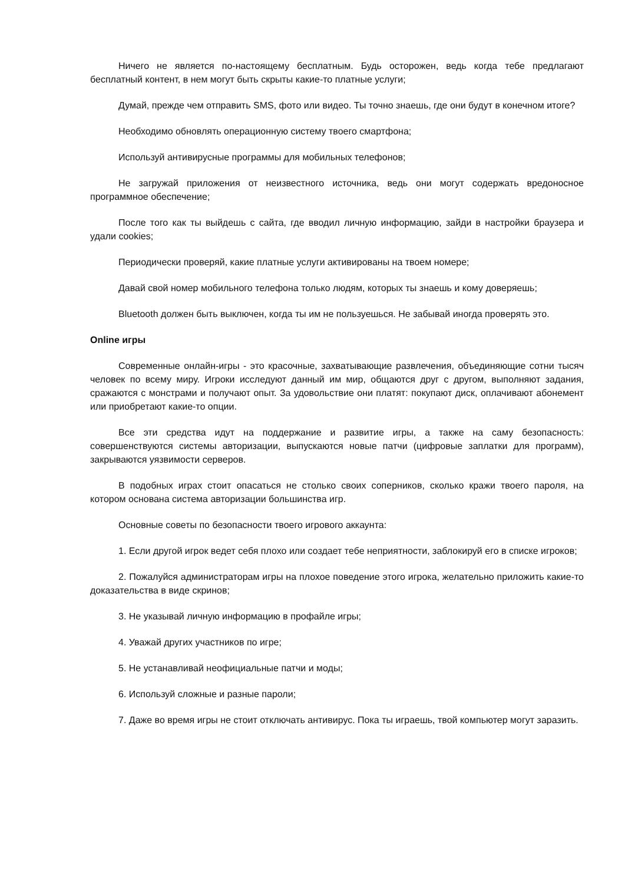Ничего не является по-настоящему бесплатным. Будь осторожен, ведь когда тебе предлагают бесплатный контент, в нем могут быть скрыты какие-то платные услуги;
Думай, прежде чем отправить SMS, фото или видео. Ты точно знаешь, где они будут в конечном итоге?
Необходимо обновлять операционную систему твоего смартфона;
Используй антивирусные программы для мобильных телефонов;
Не загружай приложения от неизвестного источника, ведь они могут содержать вредоносное программное обеспечение;
После того как ты выйдешь с сайта, где вводил личную информацию, зайди в настройки браузера и удали cookies;
Периодически проверяй, какие платные услуги активированы на твоем номере;
Давай свой номер мобильного телефона только людям, которых ты знаешь и кому доверяешь;
Bluetooth должен быть выключен, когда ты им не пользуешься. Не забывай иногда проверять это.
Online игры
Современные онлайн-игры - это красочные, захватывающие развлечения, объединяющие сотни тысяч человек по всему миру. Игроки исследуют данный им мир, общаются друг с другом, выполняют задания, сражаются с монстрами и получают опыт. За удовольствие они платят: покупают диск, оплачивают абонемент или приобретают какие-то опции.
Все эти средства идут на поддержание и развитие игры, а также на саму безопасность: совершенствуются системы авторизации, выпускаются новые патчи (цифровые заплатки для программ), закрываются уязвимости серверов.
В подобных играх стоит опасаться не столько своих соперников, сколько кражи твоего пароля, на котором основана система авторизации большинства игр.
Основные советы по безопасности твоего игрового аккаунта:
1. Если другой игрок ведет себя плохо или создает тебе неприятности, заблокируй его в списке игроков;
2. Пожалуйся администраторам игры на плохое поведение этого игрока, желательно приложить какие-то доказательства в виде скринов;
3. Не указывай личную информацию в профайле игры;
4. Уважай других участников по игре;
5. Не устанавливай неофициальные патчи и моды;
6. Используй сложные и разные пароли;
7. Даже во время игры не стоит отключать антивирус. Пока ты играешь, твой компьютер могут заразить.